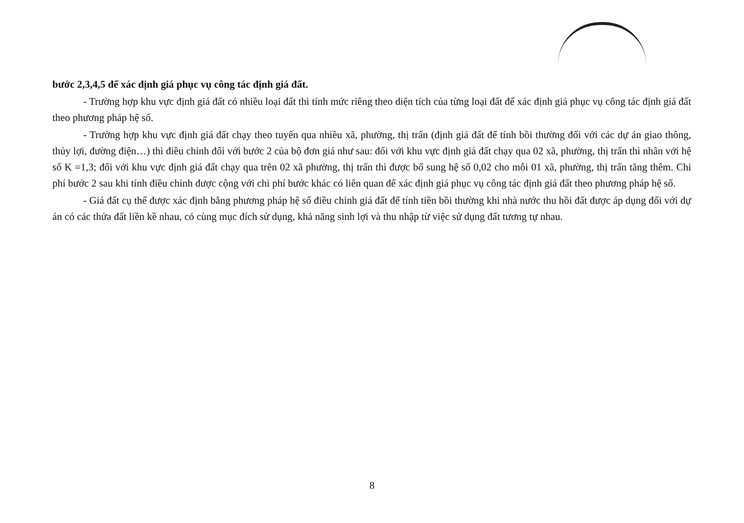bước 2,3,4,5 để xác định giá phục vụ công tác định giá đất.
- Trường hợp khu vực định giá đất có nhiều loại đất thì tính mức riêng theo diện tích của từng loại đất để xác định giá phục vụ công tác định giá đất theo phương pháp hệ số.
- Trường hợp khu vực định giá đất chạy theo tuyến qua nhiều xã, phường, thị trấn (định giá đất để tính bồi thường đối với các dự án giao thông, thủy lợi, đường điện…) thì điều chỉnh đối với bước 2 của bộ đơn giá như sau: đối với khu vực định giá đất chạy qua 02 xã, phường, thị trấn thì nhân với hệ số K =1,3; đối với khu vực định giá đất chạy qua trên 02 xã phường, thị trấn thì được bổ sung hệ số 0,02 cho mỗi 01 xã, phường, thị trấn tăng thêm. Chi phí bước 2 sau khi tính điều chỉnh được cộng với chi phí bước khác có liên quan để xác định giá phục vụ công tác định giá đất theo phương pháp hệ số.
- Giá đất cụ thể được xác định bằng phương pháp hệ số điều chỉnh giá đất để tính tiền bồi thường khi nhà nước thu hồi đất được áp dụng đối với dự án có các thửa đất liền kề nhau, có cùng mục đích sử dụng, khả năng sinh lợi và thu nhập từ việc sử dụng đất tương tự nhau.
8